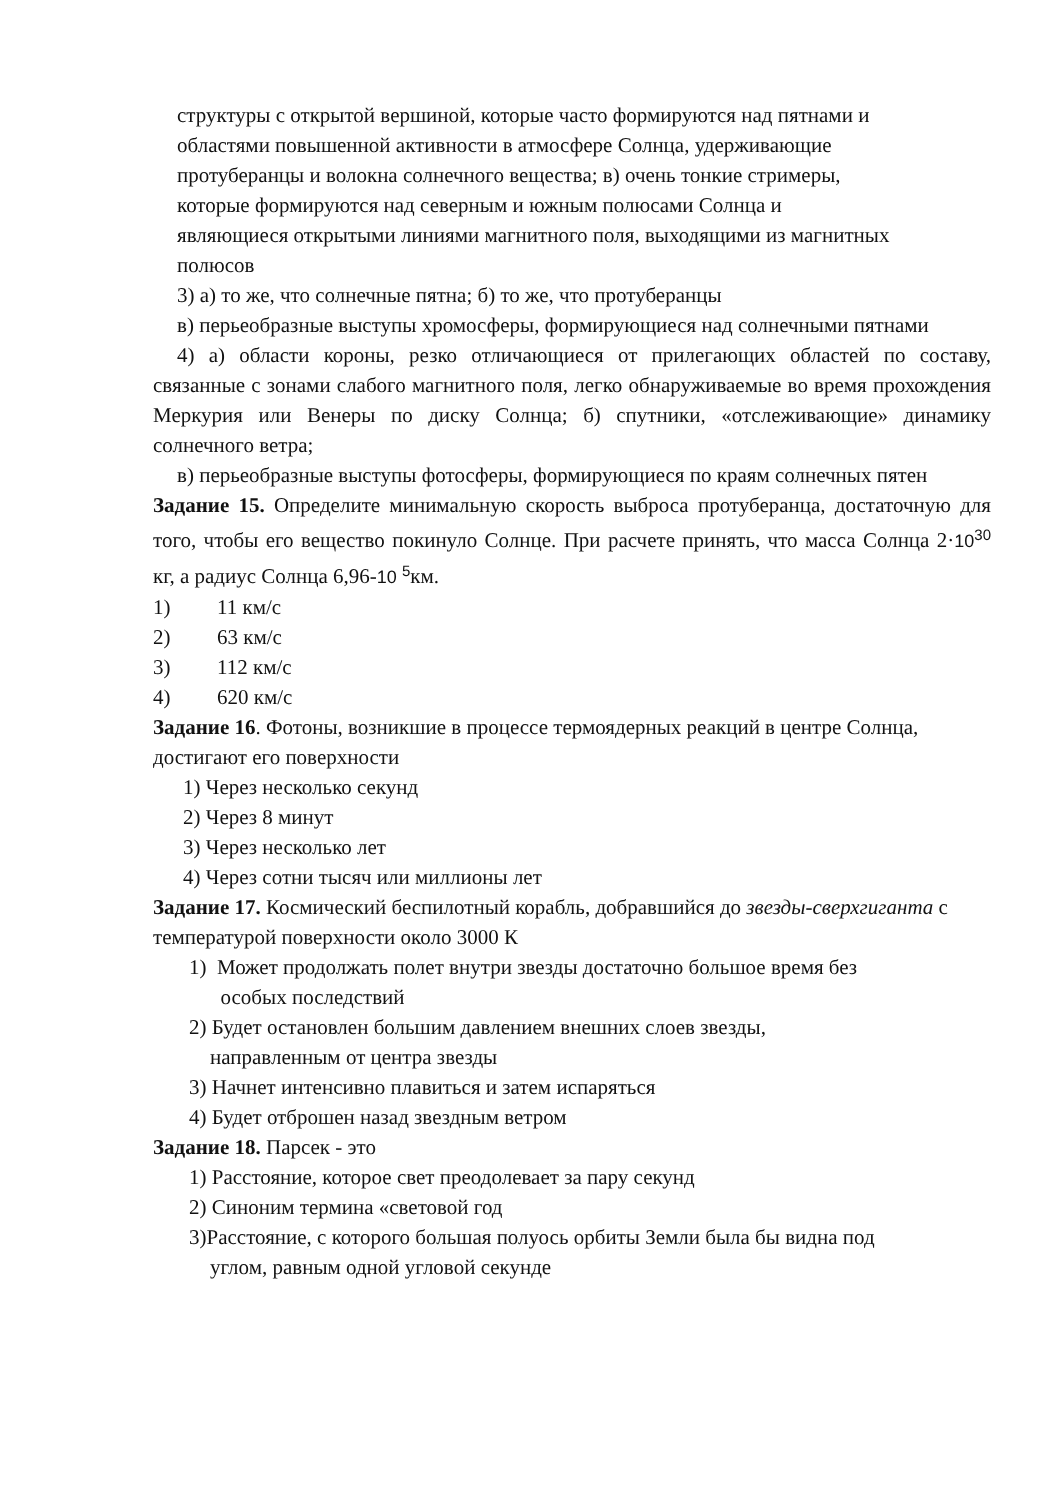структуры с открытой вершиной, которые часто формируются над пятнами и
областями повышенной активности в атмосфере Солнца, удерживающие
протуберанцы и волокна солнечного вещества; в) очень тонкие стримеры,
которые формируются над северным и южным полюсами Солнца и
являющиеся открытыми линиями магнитного поля, выходящими из магнитных
полюсов
3) а) то же, что солнечные пятна; б) то же, что протуберанцы
в) перьеобразные выступы хромосферы, формирующиеся над солнечными пятнами
4) а) области короны, резко отличающиеся от прилегающих областей по составу, связанные с зонами слабого магнитного поля, легко обнаруживаемые во время прохождения Меркурия или Венеры по диску Солнца; б) спутники, «отслеживающие» динамику солнечного ветра;
в) перьеобразные выступы фотосферы, формирующиеся по краям солнечных пятен
Задание 15. Определите минимальную скорость выброса протуберанца, достаточную для того, чтобы его вещество покинуло Солнце. При расчете принять, что масса Солнца 2·10<sup>30</sup> кг, а радиус Солнца 6,96-10 <sup>5</sup>км.
1) 11 км/с
2) 63 км/с
3) 112 км/с
4) 620 км/с
Задание 16. Фотоны, возникшие в процессе термоядерных реакций в центре Солнца, достигают его поверхности
1) Через несколько секунд
2) Через 8 минут
3) Через несколько лет
4) Через сотни тысяч или миллионы лет
Задание 17. Космический беспилотный корабль, добравшийся до звезды-сверхгиганта с температурой поверхности около 3000 К
1) Может продолжать полет внутри звезды достаточно большое время без
особых последствий
2) Будет остановлен большим давлением внешних слоев звезды,
направленным от центра звезды
3) Начнет интенсивно плавиться и затем испаряться
4) Будет отброшен назад звездным ветром
Задание 18. Парсек - это
1) Расстояние, которое свет преодолевает за пару секунд
2) Синоним термина «световой год
3)Расстояние, с которого большая полуось орбиты Земли была бы видна под
углом, равным одной угловой секунде